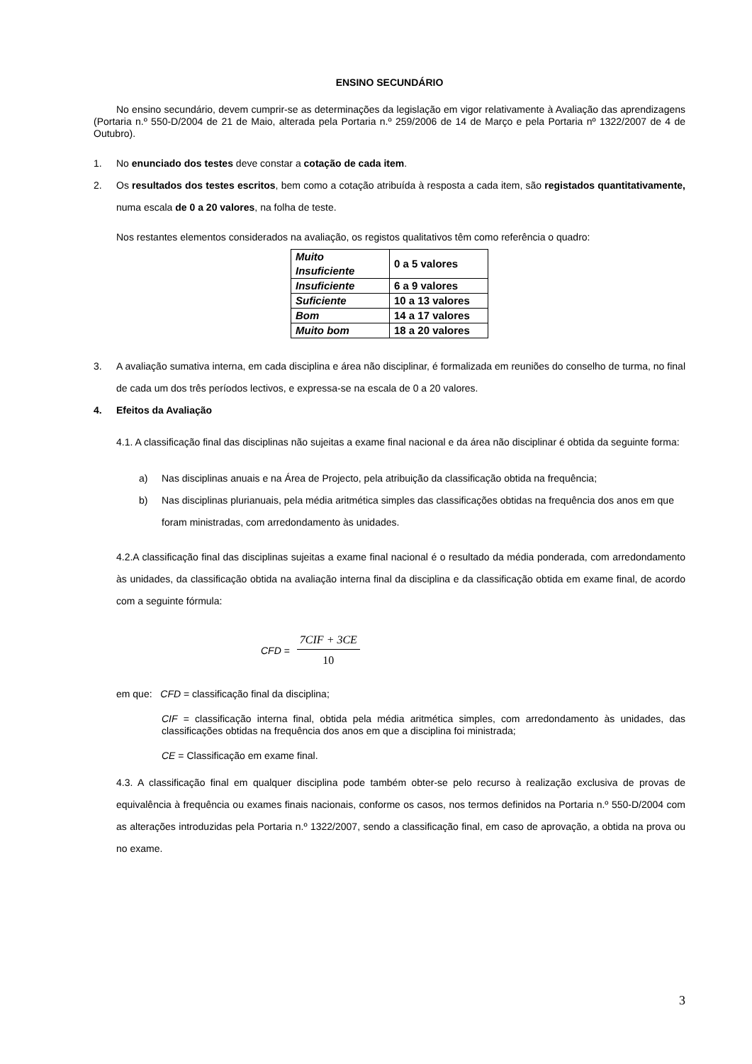ENSINO SECUNDÁRIO
No ensino secundário, devem cumprir-se as determinações da legislação em vigor relativamente à Avaliação das aprendizagens (Portaria n.º 550-D/2004 de 21 de Maio, alterada pela Portaria n.º 259/2006 de 14 de Março e pela Portaria nº 1322/2007 de 4 de Outubro).
1. No enunciado dos testes deve constar a cotação de cada item.
2. Os resultados dos testes escritos, bem como a cotação atribuída à resposta a cada item, são registados quantitativamente, numa escala de 0 a 20 valores, na folha de teste.
Nos restantes elementos considerados na avaliação, os registos qualitativos têm como referência o quadro:
| Muito Insuficiente | 0 a 5 valores |
| Insuficiente | 6 a 9 valores |
| Suficiente | 10 a 13 valores |
| Bom | 14 a 17 valores |
| Muito bom | 18 a 20 valores |
3. A avaliação sumativa interna, em cada disciplina e área não disciplinar, é formalizada em reuniões do conselho de turma, no final de cada um dos três períodos lectivos, e expressa-se na escala de 0 a 20 valores.
4. Efeitos da Avaliação
4.1. A classificação final das disciplinas não sujeitas a exame final nacional e da área não disciplinar é obtida da seguinte forma:
a) Nas disciplinas anuais e na Área de Projecto, pela atribuição da classificação obtida na frequência;
b) Nas disciplinas plurianuais, pela média aritmética simples das classificações obtidas na frequência dos anos em que foram ministradas, com arredondamento às unidades.
4.2.A classificação final das disciplinas sujeitas a exame final nacional é o resultado da média ponderada, com arredondamento às unidades, da classificação obtida na avaliação interna final da disciplina e da classificação obtida em exame final, de acordo com a seguinte fórmula:
CFD = 7CIF + 3CE 10
em que: CFD = classificação final da disciplina;
CIF = classificação interna final, obtida pela média aritmética simples, com arredondamento às unidades, das classificações obtidas na frequência dos anos em que a disciplina foi ministrada;
CE = Classificação em exame final.
4.3. A classificação final em qualquer disciplina pode também obter-se pelo recurso à realização exclusiva de provas de equivalência à frequência ou exames finais nacionais, conforme os casos, nos termos definidos na Portaria n.º 550-D/2004 com as alterações introduzidas pela Portaria n.º 1322/2007, sendo a classificação final, em caso de aprovação, a obtida na prova ou no exame.
3